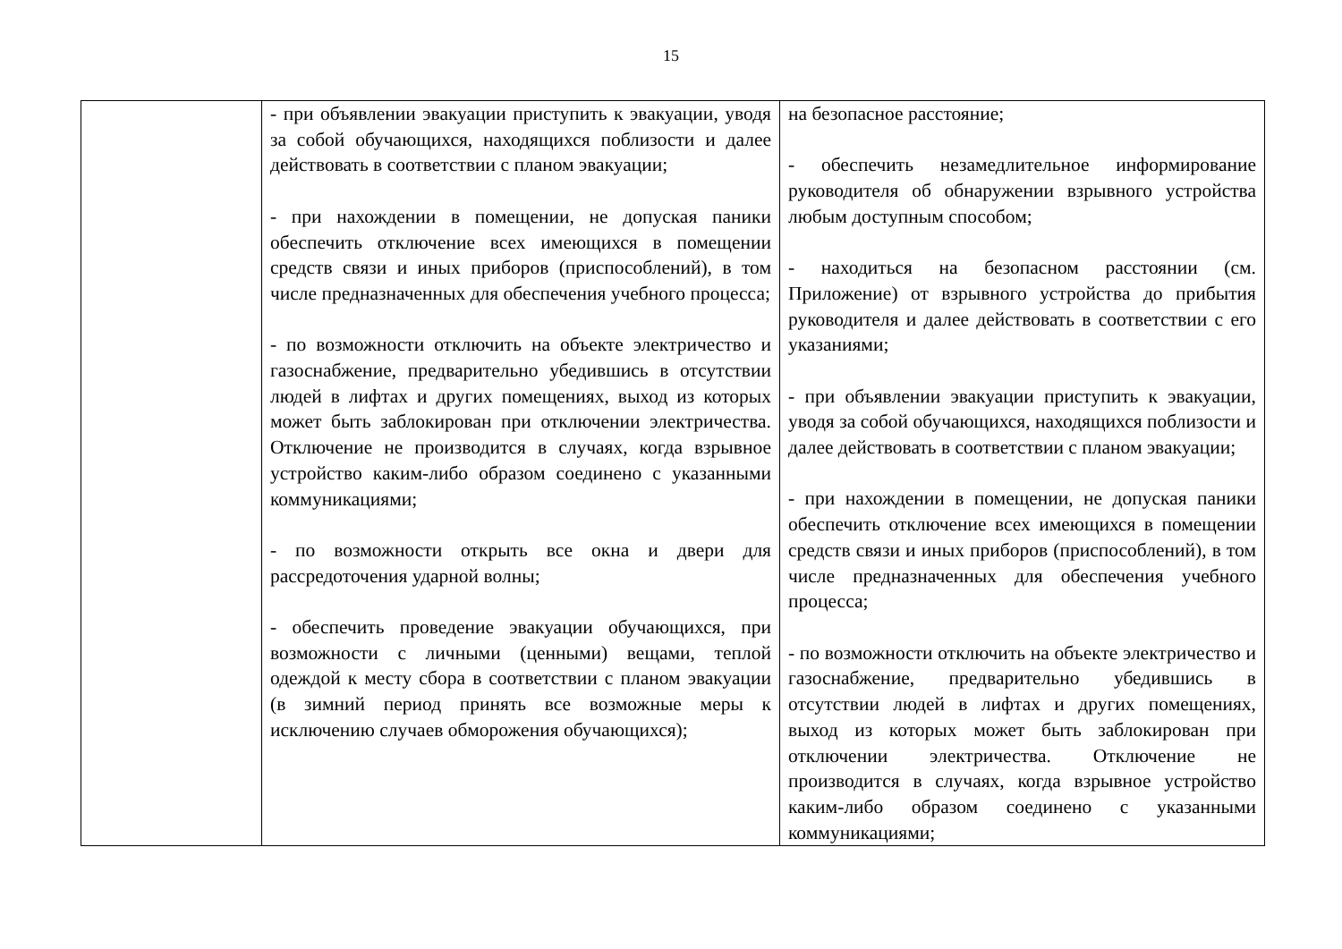15
| | - при объявлении эвакуации приступить к эвакуации, уводя за собой обучающихся, находящихся поблизости и далее действовать в соответствии с планом эвакуации; - при нахождении в помещении, не допуская паники обеспечить отключение всех имеющихся в помещении средств связи и иных приборов (приспособлений), в том числе предназначенных для обеспечения учебного процесса; - по возможности отключить на объекте электричество и газоснабжение, предварительно убедившись в отсутствии людей в лифтах и других помещениях, выход из которых может быть заблокирован при отключении электричества. Отключение не производится в случаях, когда взрывное устройство каким-либо образом соединено с указанными коммуникациями; - по возможности открыть все окна и двери для рассредоточения ударной волны; - обеспечить проведение эвакуации обучающихся, при возможности с личными (ценными) вещами, теплой одеждой к месту сбора в соответствии с планом эвакуации (в зимний период принять все возможные меры к исключению случаев обморожения обучающихся); | на безопасное расстояние; - обеспечить незамедлительное информирование руководителя об обнаружении взрывного устройства любым доступным способом; - находиться на безопасном расстоянии (см. Приложение) от взрывного устройства до прибытия руководителя и далее действовать в соответствии с его указаниями; - при объявлении эвакуации приступить к эвакуации, уводя за собой обучающихся, находящихся поблизости и далее действовать в соответствии с планом эвакуации; - при нахождении в помещении, не допуская паники обеспечить отключение всех имеющихся в помещении средств связи и иных приборов (приспособлений), в том числе предназначенных для обеспечения учебного процесса; - по возможности отключить на объекте электричество и газоснабжение, предварительно убедившись в отсутствии людей в лифтах и других помещениях, выход из которых может быть заблокирован при отключении электричества. Отключение не производится в случаях, когда взрывное устройство каким-либо образом соединено с указанными коммуникациями; |